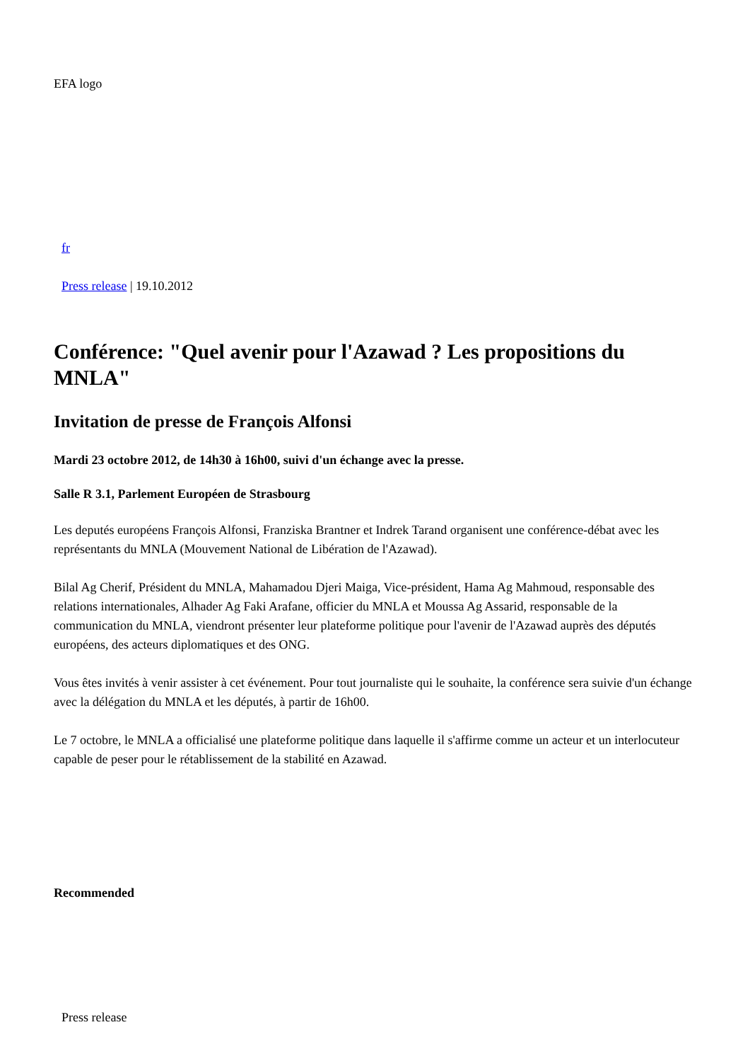EFA logo
fr
Press release | 19.10.2012
Conférence: "Quel avenir pour l'Azawad ? Les propositions du MNLA"
Invitation de presse de François Alfonsi
Mardi 23 octobre 2012, de 14h30 à 16h00, suivi d'un échange avec la presse.
Salle R 3.1, Parlement Européen de Strasbourg
Les deputés européens François Alfonsi, Franziska Brantner et Indrek Tarand organisent une conférence-débat avec les représentants du MNLA (Mouvement National de Libération de l'Azawad).
Bilal Ag Cherif, Président du MNLA, Mahamadou Djeri Maiga, Vice-président, Hama Ag Mahmoud, responsable des relations internationales, Alhader Ag Faki Arafane, officier du MNLA et Moussa Ag Assarid, responsable de la communication du MNLA, viendront présenter leur plateforme politique pour l'avenir de l'Azawad auprès des députés européens, des acteurs diplomatiques et des ONG.
Vous êtes invités à venir assister à cet événement. Pour tout journaliste qui le souhaite, la conférence sera suivie d'un échange avec la délégation du MNLA et les députés, à partir de 16h00.
Le 7 octobre, le MNLA a officialisé une plateforme politique dans laquelle il s'affirme comme un acteur et un interlocuteur capable de peser pour le rétablissement de la stabilité en Azawad.
Recommended
Press release